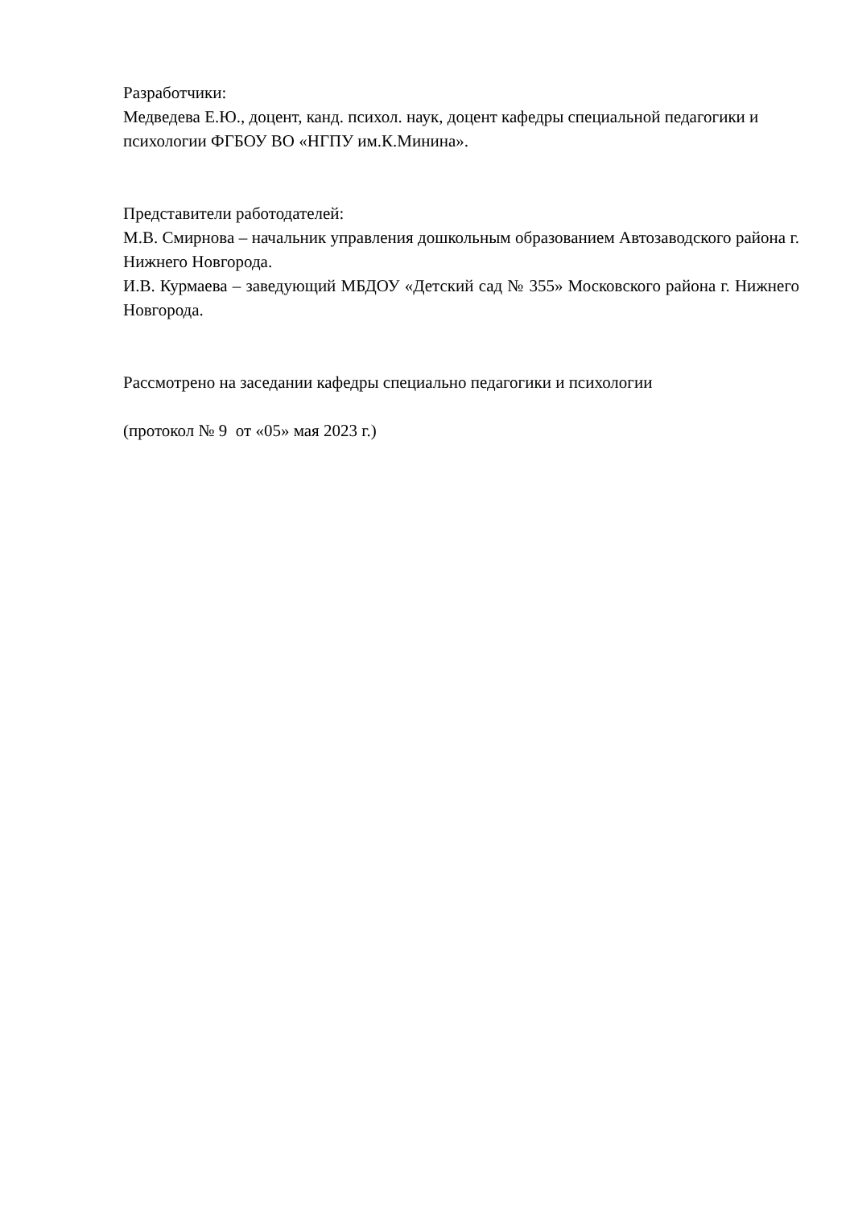Разработчики:
Медведева Е.Ю., доцент, канд. психол. наук, доцент кафедры специальной педагогики и психологии ФГБОУ ВО «НГПУ им.К.Минина».
Представители работодателей:
М.В. Смирнова – начальник управления дошкольным образованием Автозаводского района г. Нижнего Новгорода.
И.В. Курмаева – заведующий МБДОУ «Детский сад № 355» Московского района г. Нижнего Новгорода.
Рассмотрено на заседании кафедры специально педагогики и психологии
(протокол № 9 от «05» мая 2023 г.)